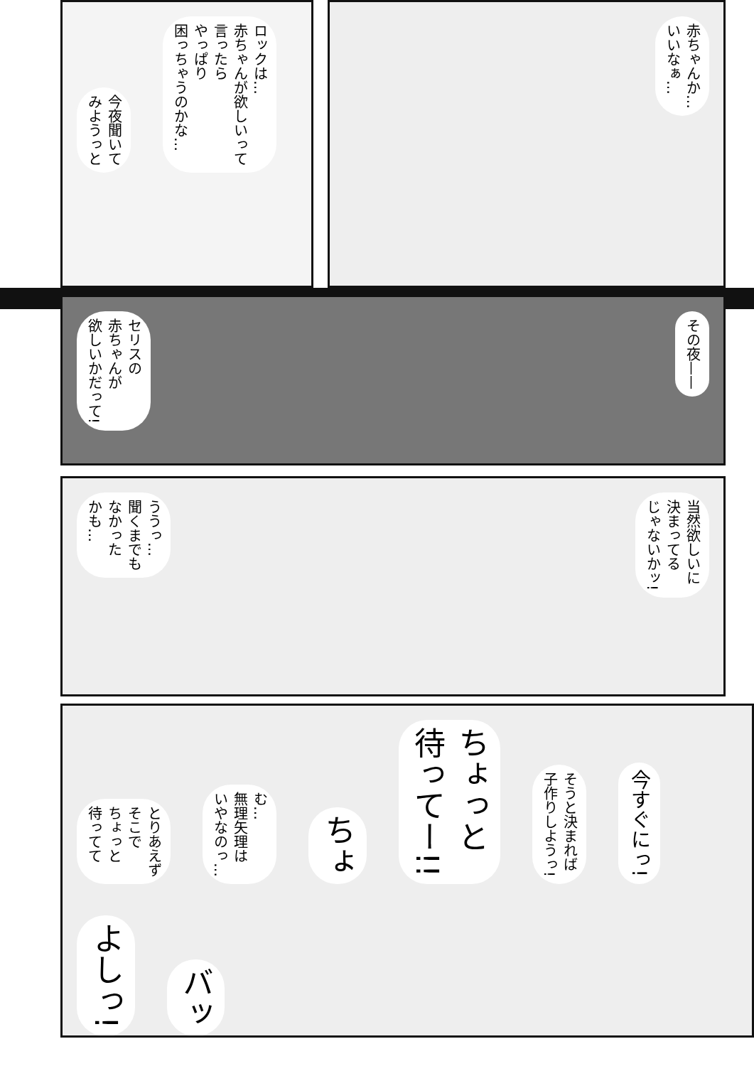今夜聞いて
みようっと
ロックは…
赤ちゃんが欲しいって
言ったら
やっぱり
困っちゃうのかな…
赤ちゃんか…
いいなぁ…
セリスの
赤ちゃんが
欲しいかだって!
その夜——
ううっ…
聞くまでも
なかった
かも…
当然欲しいに
決まってる
じゃないかッ!
とりあえず
そこで
ちょっと
待ってて
む…
無理矢理は
いやなのっ…
ちょ
ちょっと
待ってー!!
そうと決まれば
子作りしようっ!
今すぐにっ!
よしっ!
バッ